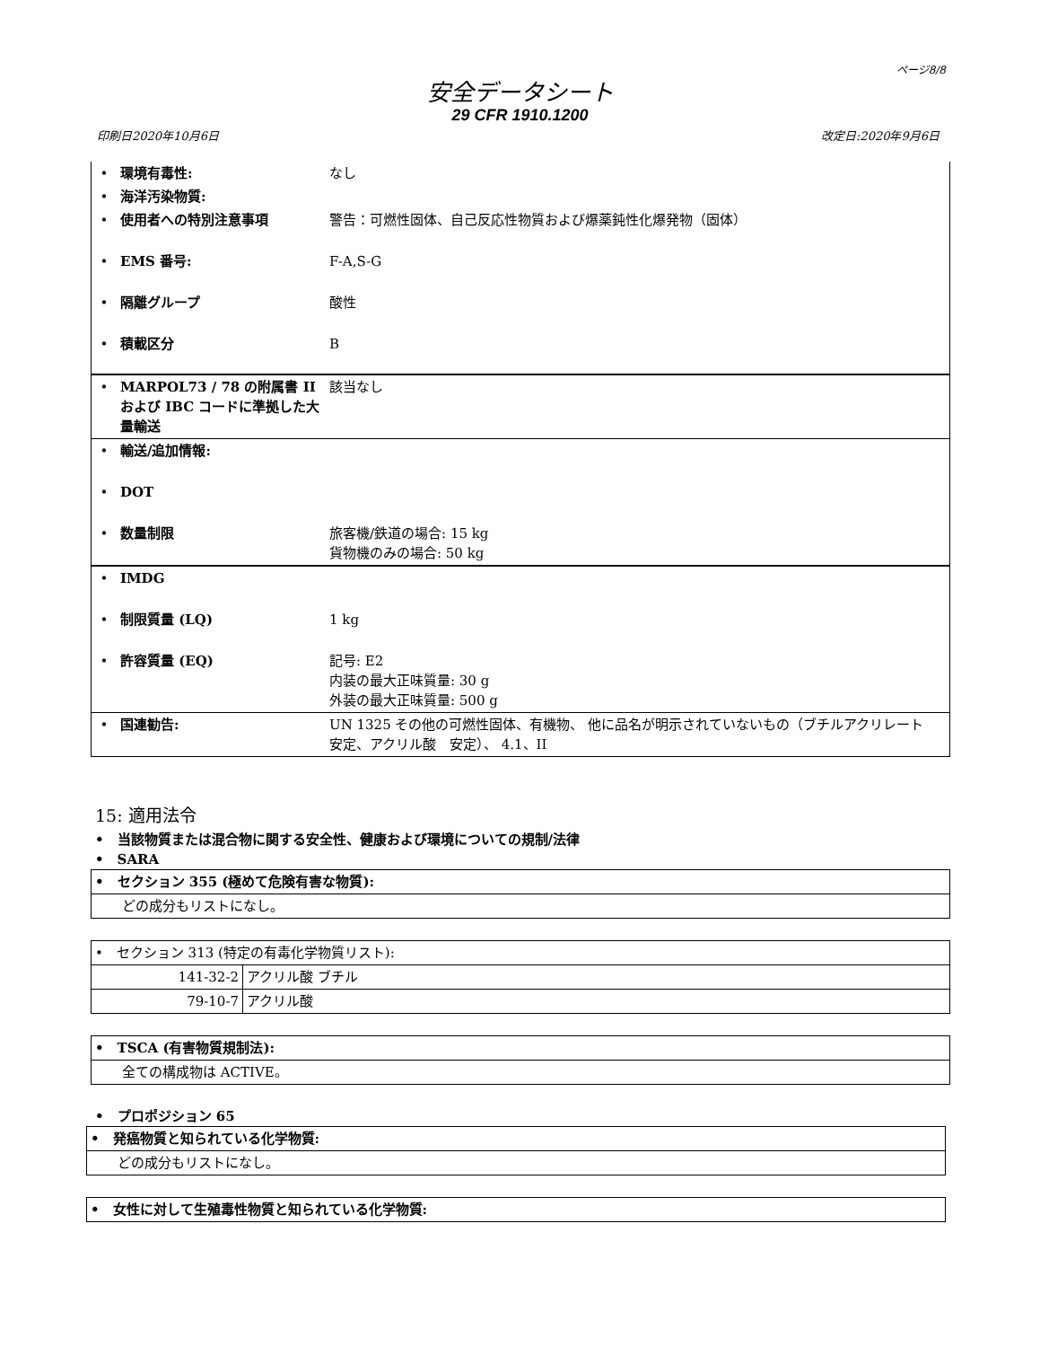ページ8/8
安全データシート
29 CFR 1910.1200
印刷日2020年10月6日 改定日:2020年9月6日
| • | 環境有毒性: | なし |
| • | 海洋汚染物質: | |
| • | 使用者への特別注意事項 | 警告：可燃性固体、自己反応性物質および爆薬鈍性化爆発物（固体） |
| • | EMS 番号: | F-A,S-G |
| • | 隔離グループ | 酸性 |
| • | 積載区分 | B |
| • | MARPOL73 / 78 の附属書 II および IBC コードに準拠した大量輸送 | 該当なし |
| • | 輸送/追加情報: | |
| • | DOT | |
| • | 数量制限 | 旅客機/鉄道の場合: 15 kg 貨物機のみの場合: 50 kg |
| • | IMDG | |
| • | 制限質量 (LQ) | 1 kg |
| • | 許容質量 (EQ) | 記号: E2 内装の最大正味質量: 30 g 外装の最大正味質量: 500 g |
| • | 国連勧告: | UN 1325 その他の可燃性固体、有機物、 他に品名が明示されていないもの（ブチルアクリレート 安定、アクリル酸 安定）、 4.1、II |
15: 適用法令
•　当該物質または混合物に関する安全性、健康および環境についての規制/法律
•　SARA
| • セクション 355 (極めて危険有害な物質): |
| どの成分もリストになし。 |
| • セクション 313 (特定の有毒化学物質リスト): | |
| 141-32-2 | アクリル酸 ブチル |
| 79-10-7 | アクリル酸 |
| • TSCA (有害物質規制法): |
| 全ての構成物は ACTIVE。 |
•　プロポジション 65
| • 発癌物質と知られている化学物質: |
| どの成分もリストになし。 |
| • 女性に対して生殖毒性物質と知られている化学物質: |